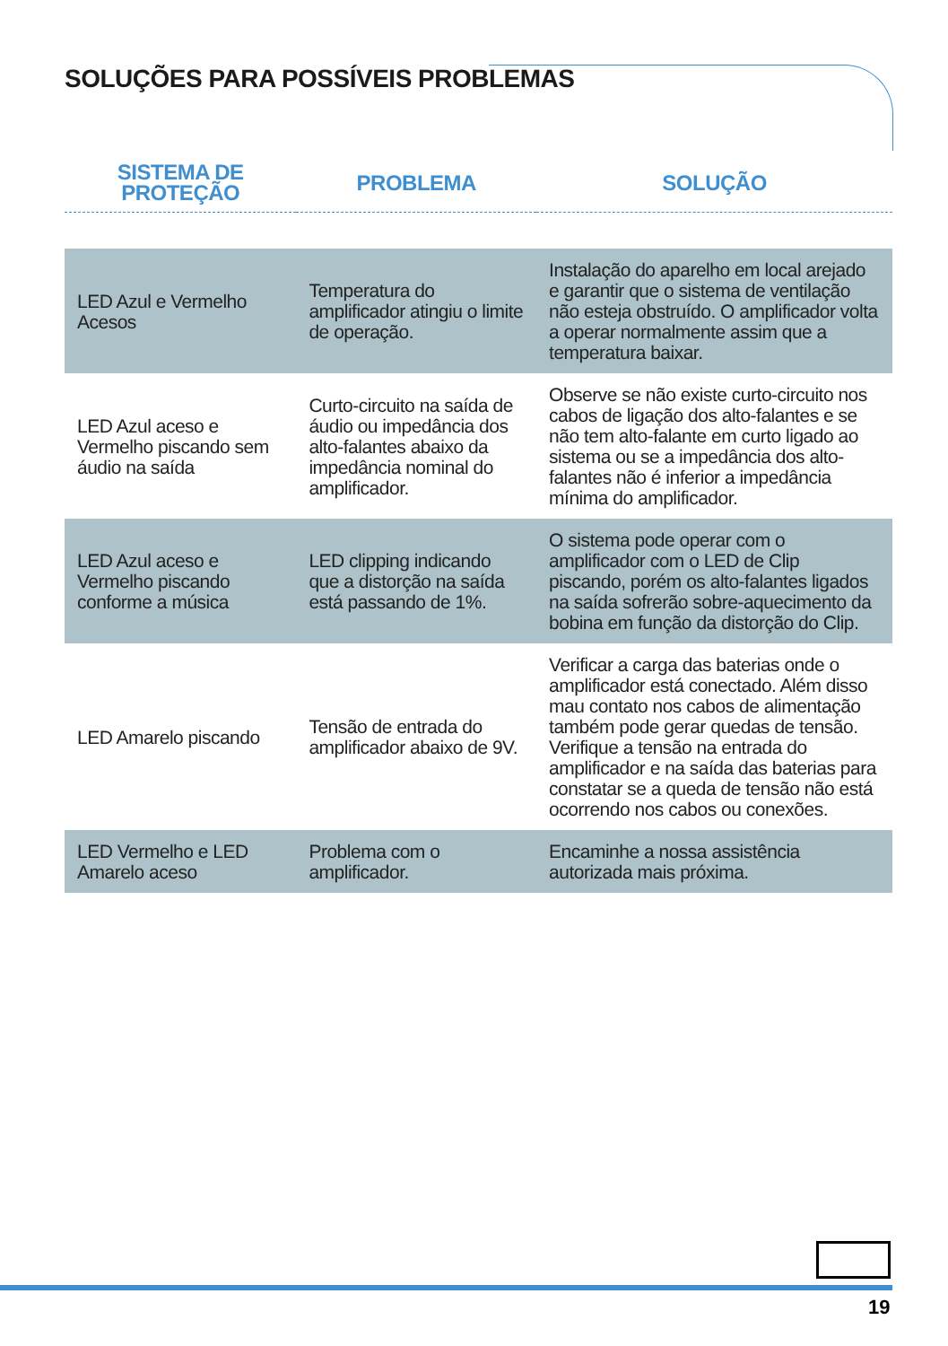SOLUÇÕES PARA POSSÍVEIS PROBLEMAS
| SISTEMA DE PROTEÇÃO | PROBLEMA | SOLUÇÃO |
| --- | --- | --- |
| LED Azul e Vermelho Acesos | Temperatura do amplificador atingiu o limite de operação. | Instalação do aparelho em local arejado e garantir que o sistema de ventilação não esteja obstruído. O amplificador volta a operar normalmente assim que a temperatura baixar. |
| LED Azul aceso e Vermelho piscando sem áudio na saída | Curto-circuito na saída de áudio ou impedância dos alto-falantes abaixo da impedância nominal do amplificador. | Observe se não existe curto-circuito nos cabos de ligação dos alto-falantes e se não tem alto-falante em curto ligado ao sistema ou se a impedância dos alto-falantes não é inferior a impedância mínima do amplificador. |
| LED Azul aceso e Vermelho piscando conforme a música | LED clipping indicando que a distorção na saída está passando de 1%. | O sistema pode operar com o amplificador com o LED de Clip piscando, porém os alto-falantes ligados na saída sofrerão sobre-aquecimento da bobina em função da distorção do Clip. |
| LED Amarelo piscando | Tensão de entrada do amplificador abaixo de 9V. | Verificar a carga das baterias onde o amplificador está conectado. Além disso mau contato nos cabos de alimentação também pode gerar quedas de tensão. Verifique a tensão na entrada do amplificador e na saída das baterias para constatar se a queda de tensão não está ocorrendo nos cabos ou conexões. |
| LED Vermelho e LED Amarelo aceso | Problema com o amplificador. | Encaminhe a nossa assistência autorizada mais próxima. |
19